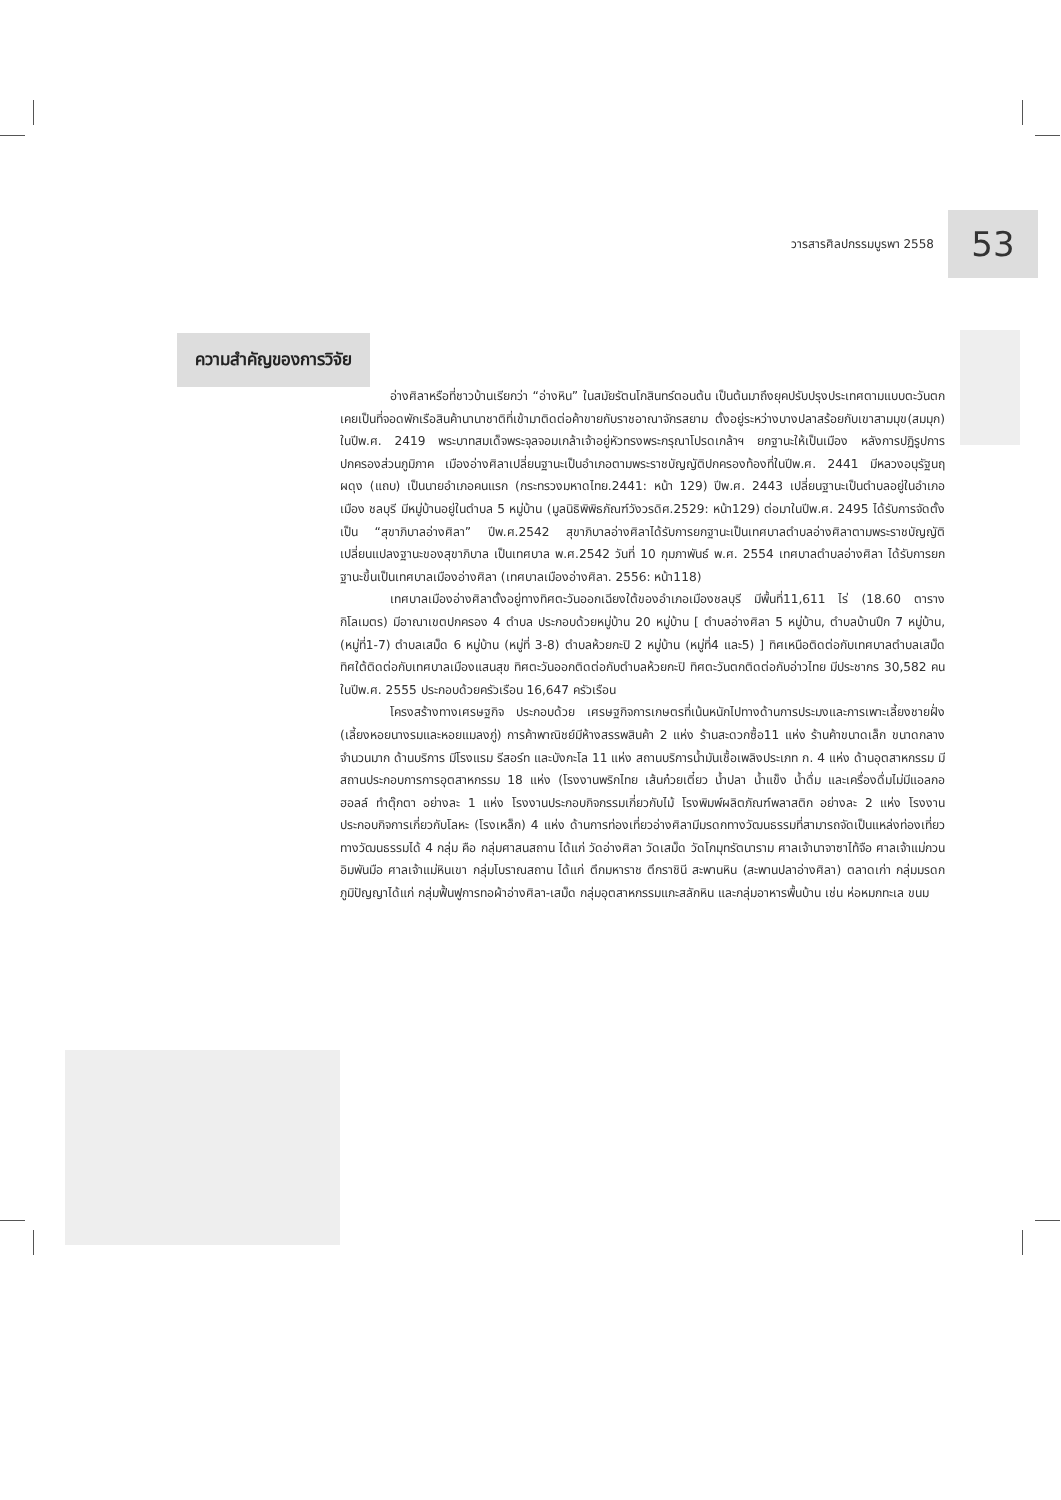วารสารศิลปกรรมบูรพา 2558
53
ความสำคัญของการวิจัย
อ่างศิลาหรือที่ชาวบ้านเรียกว่า “อ่างหิน” ในสมัยรัตนโกสินทร์ตอนต้น เป็นต้นมาถึงยุคปรับปรุงประเทศตามแบบตะวันตก เคยเป็นที่จอดพักเรือสินค้านานาชาติที่เข้ามาติดต่อค้าขายกับราชอาณาจักรสยาม ตั้งอยู่ระหว่างบางปลาสร้อยกับเขาสามมุข(สมมุก) ในปีพ.ศ. 2419 พระบาทสมเด็จพระจุลจอมเกล้าเจ้าอยู่หัวทรงพระกรุณาโปรดเกล้าฯ ยกฐานะให้เป็นเมือง หลังการปฏิรูปการปกครองส่วนภูมิภาค เมืองอ่างศิลาเปลี่ยนฐานะเป็นอำเภอตามพระราชบัญญัติปกครองท้องที่ในปีพ.ศ. 2441 มีหลวงอนุรัฐนฤผดุง (แถบ) เป็นนายอำเภอคนแรก (กระทรวงมหาดไทย.2441: หน้า 129) ปีพ.ศ. 2443 เปลี่ยนฐานะเป็นตำบลอยู่ในอำเภอเมือง ชลบุรี มีหมู่บ้านอยู่ในตำบล 5 หมู่บ้าน (มูลนิธิพิพิธภัณฑ์วังวรดิศ.2529: หน้า129) ต่อมาในปีพ.ศ. 2495 ได้รับการจัดตั้งเป็น “สุขาภิบาลอ่างศิลา” ปีพ.ศ.2542 สุขาภิบาลอ่างศิลาได้รับการยกฐานะเป็นเทศบาลตำบลอ่างศิลาตามพระราชบัญญัติเปลี่ยนแปลงฐานะของสุขาภิบาล เป็นเทศบาล พ.ศ.2542 วันที่ 10 กุมภาพันธ์ พ.ศ. 2554 เทศบาลตำบลอ่างศิลา ได้รับการยกฐานะขึ้นเป็นเทศบาลเมืองอ่างศิลา (เทศบาลเมืองอ่างศิลา. 2556: หน้า118)
เทศบาลเมืองอ่างศิลาตั้งอยู่ทางทิศตะวันออกเฉียงใต้ของอำเภอเมืองชลบุรี มีพื้นที่11,611 ไร่ (18.60 ตารางกิโลเมตร) มีอาณาเขตปกครอง 4 ตำบล ประกอบด้วยหมู่บ้าน 20 หมู่บ้าน [ ตำบลอ่างศิลา 5 หมู่บ้าน, ตำบลบ้านปึก 7 หมู่บ้าน, (หมู่ที่1-7) ตำบลเสม็ด 6 หมู่บ้าน (หมู่ที่ 3-8) ตำบลห้วยกะปิ 2 หมู่บ้าน (หมู่ที่4 และ5) ] ทิศเหนือติดต่อกับเทศบาลตำบลเสม็ด ทิศใต้ติดต่อกับเทศบาลเมืองแสนสุข ทิศตะวันออกติดต่อกับตำบลห้วยกะปิ ทิศตะวันตกติดต่อกับอ่าวไทย มีประชากร 30,582 คน ในปีพ.ศ. 2555 ประกอบด้วยครัวเรือน 16,647 ครัวเรือน
โครงสร้างทางเศรษฐกิจ ประกอบด้วย เศรษฐกิจการเกษตรที่เน้นหนักไปทางด้านการประมงและการเพาะเลี้ยงชายฝั่ง (เลี้ยงหอยนางรมและหอยแมลงภู่) การค้าพาณิชย์มีห้างสรรพสินค้า 2 แห่ง ร้านสะดวกซื้อ11 แห่ง ร้านค้าขนาดเล็ก ขนาดกลาง จำนวนมาก ด้านบริการ มีโรงแรม รีสอร์ท และบังกะโล 11 แห่ง สถานบริการน้ำมันเชื้อเพลิงประเภท ก. 4 แห่ง ด้านอุตสาหกรรม มีสถานประกอบการการอุตสาหกรรม 18 แห่ง (โรงงานพริกไทย เส้นก๋วยเตี๋ยว น้ำปลา น้ำแข็ง น้ำดื่ม และเครื่องดื่มไม่มีแอลกอฮอลล์ ทำตุ๊กตา อย่างละ 1 แห่ง โรงงานประกอบกิจกรรมเกี่ยวกับไม้ โรงพิมพ์ผลิตภัณฑ์พลาสติก อย่างละ 2 แห่ง โรงงานประกอบกิจการเกี่ยวกับโลหะ (โรงเหล็ก) 4 แห่ง ด้านการท่องเที่ยวอ่างศิลามีมรดกทางวัฒนธรรมที่สามารถจัดเป็นแหล่งท่องเที่ยวทางวัฒนธรรมได้ 4 กลุ่ม คือ กลุ่มศาสนสถาน ได้แก่ วัดอ่างศิลา วัดเสม็ด วัดโกมุทรัตนาราม ศาลเจ้านาจาซาไท้จือ ศาลเจ้าแม่กวนอิมพันมือ ศาลเจ้าแม่หินเขา กลุ่มโบราณสถาน ได้แก่ ตึกมหาราช ตึกราชินี สะพานหิน (สะพานปลาอ่างศิลา) ตลาดเก่า กลุ่มมรดกภูมิปัญญาได้แก่ กลุ่มฟื้นฟูการทอผ้าอ่างศิลา-เสม็ด กลุ่มอุตสาหกรรมแกะสลักหิน และกลุ่มอาหารพื้นบ้าน เช่น ห่อหมกทะเล ขนม